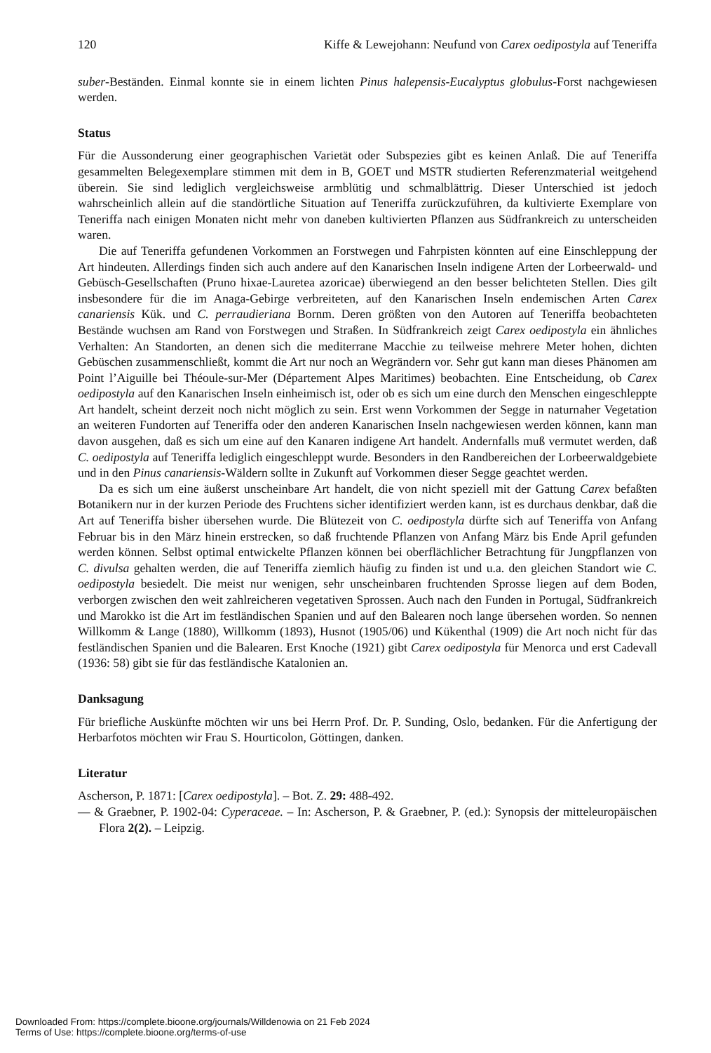120 Kiffe & Lewejohann: Neufund von Carex oedipostyla auf Teneriffa
suber-Beständen. Einmal konnte sie in einem lichten Pinus halepensis-Eucalyptus globulus-Forst nachgewiesen werden.
Status
Für die Aussonderung einer geographischen Varietät oder Subspezies gibt es keinen Anlaß. Die auf Teneriffa gesammelten Belegexemplare stimmen mit dem in B, GOET und MSTR studierten Referenzmaterial weitgehend überein. Sie sind lediglich vergleichsweise armblütig und schmalblättrig. Dieser Unterschied ist jedoch wahrscheinlich allein auf die standörtliche Situation auf Teneriffa zurückzuführen, da kultivierte Exemplare von Teneriffa nach einigen Monaten nicht mehr von daneben kultivierten Pflanzen aus Südfrankreich zu unterscheiden waren.
Die auf Teneriffa gefundenen Vorkommen an Forstwegen und Fahrpisten könnten auf eine Einschleppung der Art hindeuten. Allerdings finden sich auch andere auf den Kanarischen Inseln indigene Arten der Lorbeerwald- und Gebüsch-Gesellschaften (Pruno hixae-Lauretea azoricae) überwiegend an den besser belichteten Stellen. Dies gilt insbesondere für die im Anaga-Gebirge verbreiteten, auf den Kanarischen Inseln endemischen Arten Carex canariensis Kük. und C. perraudieriana Bornm. Deren größten von den Autoren auf Teneriffa beobachteten Bestände wuchsen am Rand von Forstwegen und Straßen. In Südfrankreich zeigt Carex oedipostyla ein ähnliches Verhalten: An Standorten, an denen sich die mediterrane Macchie zu teilweise mehrere Meter hohen, dichten Gebüschen zusammenschließt, kommt die Art nur noch an Wegrändern vor. Sehr gut kann man dieses Phänomen am Point l’Aiguille bei Théoule-sur-Mer (Département Alpes Maritimes) beobachten. Eine Entscheidung, ob Carex oedipostyla auf den Kanarischen Inseln einheimisch ist, oder ob es sich um eine durch den Menschen eingeschleppte Art handelt, scheint derzeit noch nicht möglich zu sein. Erst wenn Vorkommen der Segge in naturnaher Vegetation an weiteren Fundorten auf Teneriffa oder den anderen Kanarischen Inseln nachgewiesen werden können, kann man davon ausgehen, daß es sich um eine auf den Kanaren indigene Art handelt. Andernfalls muß vermutet werden, daß C. oedipostyla auf Teneriffa lediglich eingeschleppt wurde. Besonders in den Randbereichen der Lorbeerwaldgebiete und in den Pinus canariensis-Wäldern sollte in Zukunft auf Vorkommen dieser Segge geachtet werden.
Da es sich um eine äußerst unscheinbare Art handelt, die von nicht speziell mit der Gattung Carex befaßten Botanikern nur in der kurzen Periode des Fruchtens sicher identifiziert werden kann, ist es durchaus denkbar, daß die Art auf Teneriffa bisher übersehen wurde. Die Blütezeit von C. oedipostyla dürfte sich auf Teneriffa von Anfang Februar bis in den März hinein erstrecken, so daß fruchtende Pflanzen von Anfang März bis Ende April gefunden werden können. Selbst optimal entwickelte Pflanzen können bei oberflächlicher Betrachtung für Jungpflanzen von C. divulsa gehalten werden, die auf Teneriffa ziemlich häufig zu finden ist und u.a. den gleichen Standort wie C. oedipostyla besiedelt. Die meist nur wenigen, sehr unscheinbaren fruchtenden Sprosse liegen auf dem Boden, verborgen zwischen den weit zahlreicheren vegetativen Sprossen. Auch nach den Funden in Portugal, Südfrankreich und Marokko ist die Art im festländischen Spanien und auf den Balearen noch lange übersehen worden. So nennen Willkomm & Lange (1880), Willkomm (1893), Husnot (1905/06) und Kükenthal (1909) die Art noch nicht für das festländischen Spanien und die Balearen. Erst Knoche (1921) gibt Carex oedipostyla für Menorca und erst Cadevall (1936: 58) gibt sie für das festländische Katalonien an.
Danksagung
Für briefliche Auskünfte möchten wir uns bei Herrn Prof. Dr. P. Sunding, Oslo, bedanken. Für die Anfertigung der Herbarfotos möchten wir Frau S. Hourticolon, Göttingen, danken.
Literatur
Ascherson, P. 1871: [Carex oedipostyla]. – Bot. Z. 29: 488-492.
— & Graebner, P. 1902-04: Cyperaceae. – In: Ascherson, P. & Graebner, P. (ed.): Synopsis der mitteleuropäischen Flora 2(2). – Leipzig.
Downloaded From: https://complete.bioone.org/journals/Willdenowia on 21 Feb 2024
Terms of Use: https://complete.bioone.org/terms-of-use